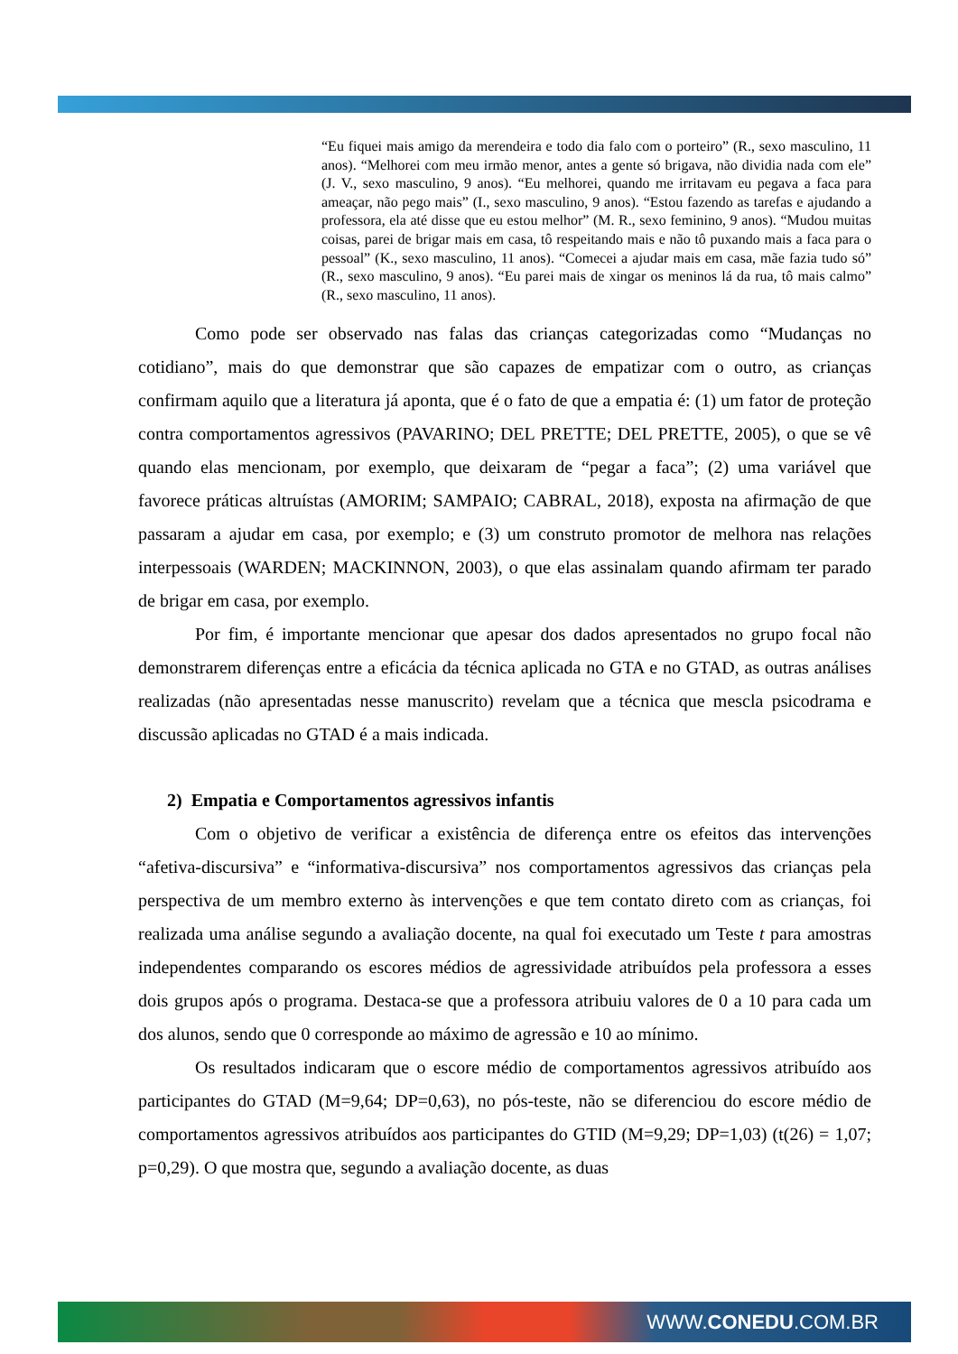“Eu fiquei mais amigo da merendeira e todo dia falo com o porteiro” (R., sexo masculino, 11 anos). “Melhorei com meu irmão menor, antes a gente só brigava, não dividia nada com ele” (J. V., sexo masculino, 9 anos). “Eu melhorei, quando me irritavam eu pegava a faca para ameaçar, não pego mais” (I., sexo masculino, 9 anos). “Estou fazendo as tarefas e ajudando a professora, ela até disse que eu estou melhor” (M. R., sexo feminino, 9 anos). “Mudou muitas coisas, parei de brigar mais em casa, tô respeitando mais e não tô puxando mais a faca para o pessoal” (K., sexo masculino, 11 anos). “Comecei a ajudar mais em casa, mãe fazia tudo só” (R., sexo masculino, 9 anos). “Eu parei mais de xingar os meninos lá da rua, tô mais calmo” (R., sexo masculino, 11 anos).
Como pode ser observado nas falas das crianças categorizadas como “Mudanças no cotidiano”, mais do que demonstrar que são capazes de empatizar com o outro, as crianças confirmam aquilo que a literatura já aponta, que é o fato de que a empatia é: (1) um fator de proteção contra comportamentos agressivos (PAVARINO; DEL PRETTE; DEL PRETTE, 2005), o que se vê quando elas mencionam, por exemplo, que deixaram de “pegar a faca”; (2) uma variável que favorece práticas altruístas (AMORIM; SAMPAIO; CABRAL, 2018), exposta na afirmação de que passaram a ajudar em casa, por exemplo; e (3) um construto promotor de melhora nas relações interpessoais (WARDEN; MACKINNON, 2003), o que elas assinalam quando afirmam ter parado de brigar em casa, por exemplo.
Por fim, é importante mencionar que apesar dos dados apresentados no grupo focal não demonstrarem diferenças entre a eficácia da técnica aplicada no GTA e no GTAD, as outras análises realizadas (não apresentadas nesse manuscrito) revelam que a técnica que mescla psicodrama e discussão aplicadas no GTAD é a mais indicada.
2) Empatia e Comportamentos agressivos infantis
Com o objetivo de verificar a existência de diferença entre os efeitos das intervenções “afetiva-discursiva” e “informativa-discursiva” nos comportamentos agressivos das crianças pela perspectiva de um membro externo às intervenções e que tem contato direto com as crianças, foi realizada uma análise segundo a avaliação docente, na qual foi executado um Teste t para amostras independentes comparando os escores médios de agressividade atribuídos pela professora a esses dois grupos após o programa. Destaca-se que a professora atribuiu valores de 0 a 10 para cada um dos alunos, sendo que 0 corresponde ao máximo de agressão e 10 ao mínimo.
Os resultados indicaram que o escore médio de comportamentos agressivos atribuído aos participantes do GTAD (M=9,64; DP=0,63), no pós-teste, não se diferenciou do escore médio de comportamentos agressivos atribuídos aos participantes do GTID (M=9,29; DP=1,03) (t(26) = 1,07; p=0,29). O que mostra que, segundo a avaliação docente, as duas
WWW.CONEDU.COM.BR